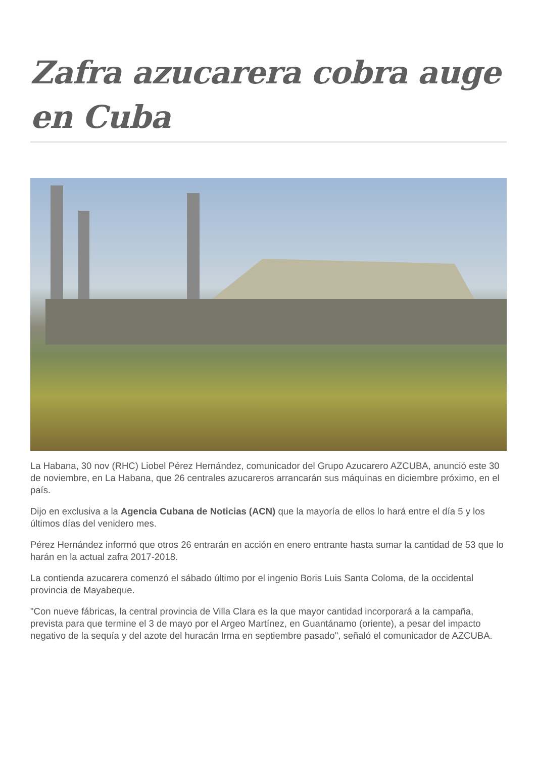Zafra azucarera cobra auge en Cuba
La Habana, 30 nov (RHC) Liobel Pérez Hernández, comunicador del Grupo Azucarero AZCUBA, anunció este 30 de noviembre, en La Habana, que 26 centrales azucareros arrancarán sus máquinas en diciembre próximo, en el país.
Dijo en exclusiva a la Agencia Cubana de Noticias (ACN) que la mayoría de ellos lo hará entre el día 5 y los últimos días del venidero mes.
Pérez Hernández informó que otros 26 entrarán en acción en enero entrante hasta sumar la cantidad de 53 que lo harán en la actual zafra 2017-2018.
La contienda azucarera comenzó el sábado último por el ingenio Boris Luis Santa Coloma, de la occidental provincia de Mayabeque.
"Con nueve fábricas, la central provincia de Villa Clara es la que mayor cantidad incorporará a la campaña, prevista para que termine el 3 de mayo por el Argeo Martínez, en Guantánamo (oriente), a pesar del impacto negativo de la sequía y del azote del huracán Irma en septiembre pasado", señaló el comunicador de AZCUBA.